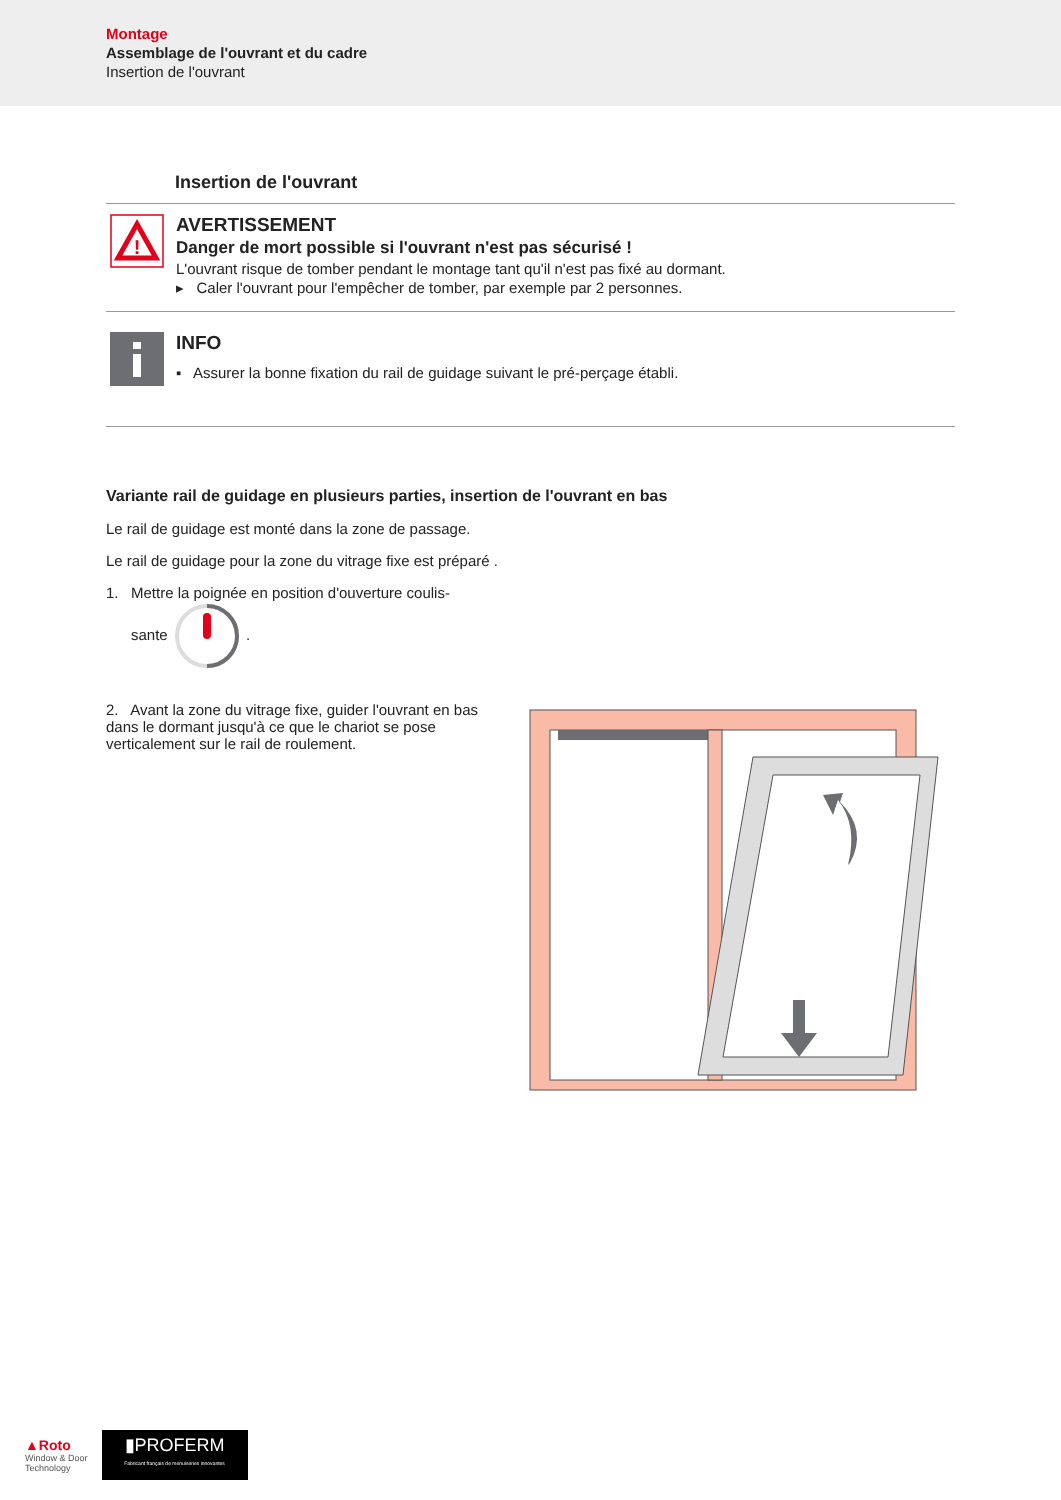Montage
Assemblage de l'ouvrant et du cadre
Insertion de l'ouvrant
Insertion de l'ouvrant
!
AVERTISSEMENT
Danger de mort possible si l'ouvrant n'est pas sécurisé !
L'ouvrant risque de tomber pendant le montage tant qu'il n'est pas fixé au dormant.
▸ Caler l'ouvrant pour l'empêcher de tomber, par exemple par 2 personnes.
INFO
▪ Assurer la bonne fixation du rail de guidage suivant le pré-perçage établi.
Variante rail de guidage en plusieurs parties, insertion de l'ouvrant en bas
Le rail de guidage est monté dans la zone de passage.
Le rail de guidage pour la zone du vitrage fixe est préparé .
1. Mettre la poignée en position d'ouverture coulis-
sante .
2. Avant la zone du vitrage fixe, guider l'ouvrant en bas dans le dormant jusqu'à ce que le chariot se pose verticalement sur le rail de roulement.
▲Roto
Window & Door
Technology
▮PROFERM
Fabricant français de menuiseries innovantes